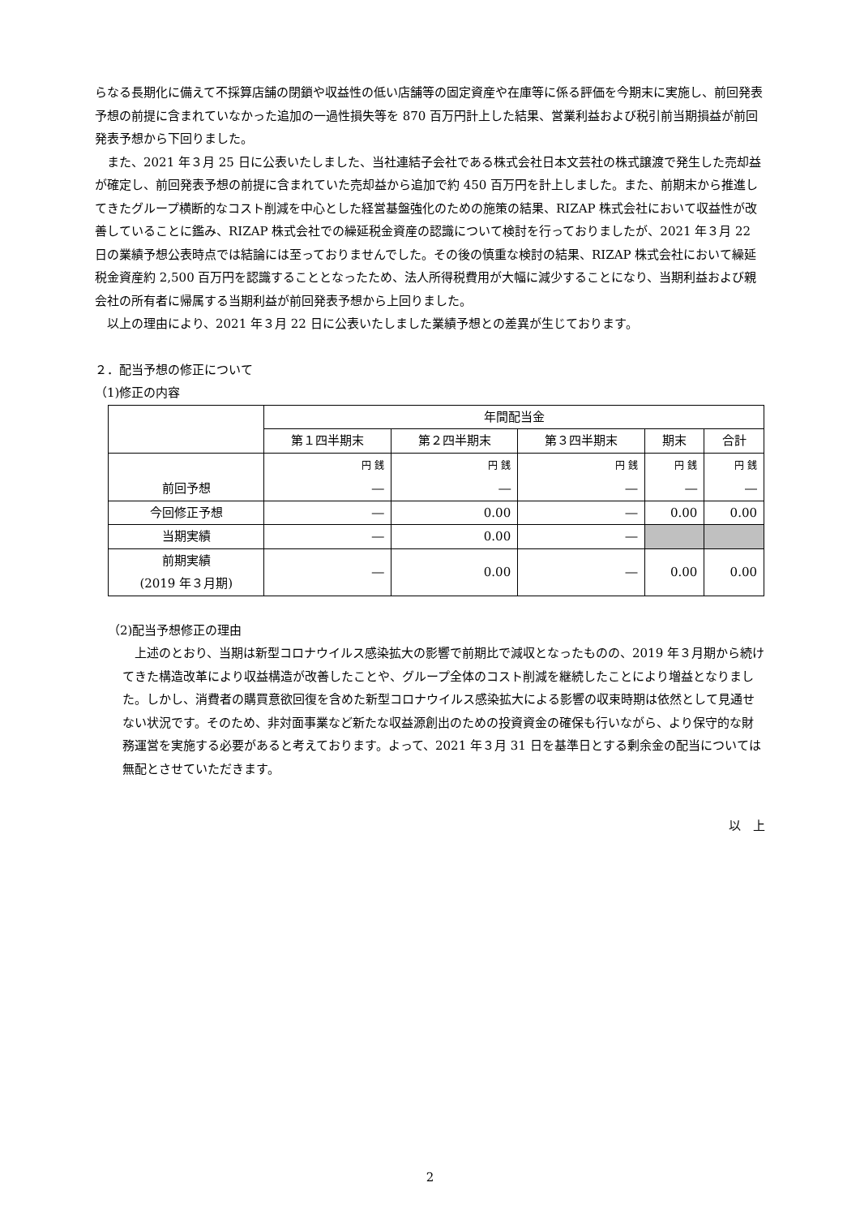らなる長期化に備えて不採算店舗の閉鎖や収益性の低い店舗等の固定資産や在庫等に係る評価を今期末に実施し、前回発表予想の前提に含まれていなかった追加の一過性損失等を 870 百万円計上した結果、営業利益および税引前当期損益が前回発表予想から下回りました。
また、2021 年３月 25 日に公表いたしました、当社連結子会社である株式会社日本文芸社の株式譲渡で発生した売却益が確定し、前回発表予想の前提に含まれていた売却益から追加で約 450 百万円を計上しました。また、前期末から推進してきたグループ横断的なコスト削減を中心とした経営基盤強化のための施策の結果、RIZAP 株式会社において収益性が改善していることに鑑み、RIZAP 株式会社での繰延税金資産の認識について検討を行っておりましたが、2021 年３月 22 日の業績予想公表時点では結論には至っておりませんでした。その後の慎重な検討の結果、RIZAP 株式会社において繰延税金資産約 2,500 百万円を認識することとなったため、法人所得税費用が大幅に減少することになり、当期利益および親会社の所有者に帰属する当期利益が前回発表予想から上回りました。
以上の理由により、2021 年３月 22 日に公表いたしました業績予想との差異が生じております。
２．配当予想の修正について
（1)修正の内容
| | 年間配当金 | | | | |
| --- | --- | --- | --- | --- | --- |
| | 第１四半期末 | 第２四半期末 | 第３四半期末 | 期末 | 合計 |
| 前回予想 | 円 銭 ― | 円 銭 ― | 円 銭 ― | 円 銭 ― | 円 銭 ― |
| 今回修正予想 | ― | 0.00 | ― | 0.00 | 0.00 |
| 当期実績 | ― | 0.00 | ― | | |
| 前期実績 (2019 年３月期) | ― | 0.00 | ― | 0.00 | 0.00 |
（2)配当予想修正の理由
上述のとおり、当期は新型コロナウイルス感染拡大の影響で前期比で減収となったものの、2019 年３月期から続けてきた構造改革により収益構造が改善したことや、グループ全体のコスト削減を継続したことにより増益となりました。しかし、消費者の購買意欲回復を含めた新型コロナウイルス感染拡大による影響の収束時期は依然として見通せない状況です。そのため、非対面事業など新たな収益源創出のための投資資金の確保も行いながら、より保守的な財務運営を実施する必要があると考えております。よって、2021 年３月 31 日を基準日とする剰余金の配当については無配とさせていただきます。
以　上
2